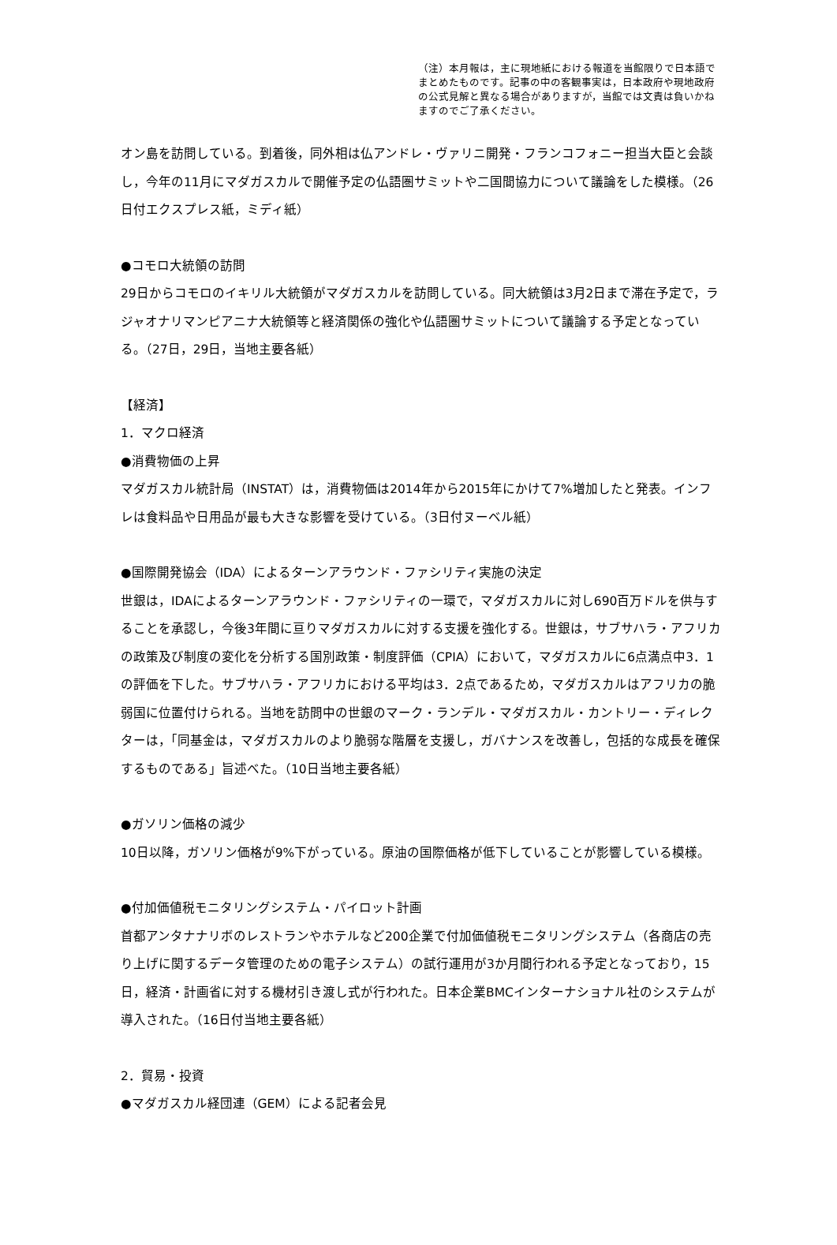（注）本月報は，主に現地紙における報道を当館限りで日本語でまとめたものです。記事の中の客観事実は，日本政府や現地政府の公式見解と異なる場合がありますが，当館では文責は負いかねますのでご了承ください。
オン島を訪問している。到着後，同外相は仏アンドレ・ヴァリニ開発・フランコフォニー担当大臣と会談し，今年の11月にマダガスカルで開催予定の仏語圏サミットや二国間協力について議論をした模様。（26日付エクスプレス紙，ミディ紙）
●コモロ大統領の訪問
29日からコモロのイキリル大統領がマダガスカルを訪問している。同大統領は3月2日まで滞在予定で，ラジャオナリマンピアニナ大統領等と経済関係の強化や仏語圏サミットについて議論する予定となっている。（27日，29日，当地主要各紙）
【経済】
1．マクロ経済
●消費物価の上昇
マダガスカル統計局（INSTAT）は，消費物価は2014年から2015年にかけて7%増加したと発表。インフレは食料品や日用品が最も大きな影響を受けている。（3日付ヌーベル紙）
●国際開発協会（IDA）によるターンアラウンド・ファシリティ実施の決定
世銀は，IDAによるターンアラウンド・ファシリティの一環で，マダガスカルに対し690百万ドルを供与することを承認し，今後3年間に亘りマダガスカルに対する支援を強化する。世銀は，サブサハラ・アフリカの政策及び制度の変化を分析する国別政策・制度評価（CPIA）において，マダガスカルに6点満点中3．1の評価を下した。サブサハラ・アフリカにおける平均は3．2点であるため，マダガスカルはアフリカの脆弱国に位置付けられる。当地を訪問中の世銀のマーク・ランデル・マダガスカル・カントリー・ディレクターは，「同基金は，マダガスカルのより脆弱な階層を支援し，ガバナンスを改善し，包括的な成長を確保するものである」旨述べた。（10日当地主要各紙）
●ガソリン価格の減少
10日以降，ガソリン価格が9%下がっている。原油の国際価格が低下していることが影響している模様。
●付加価値税モニタリングシステム・パイロット計画
首都アンタナナリボのレストランやホテルなど200企業で付加価値税モニタリングシステム（各商店の売り上げに関するデータ管理のための電子システム）の試行運用が3か月間行われる予定となっており，15日，経済・計画省に対する機材引き渡し式が行われた。日本企業BMCインターナショナル社のシステムが導入された。（16日付当地主要各紙）
2．貿易・投資
●マダガスカル経団連（GEM）による記者会見